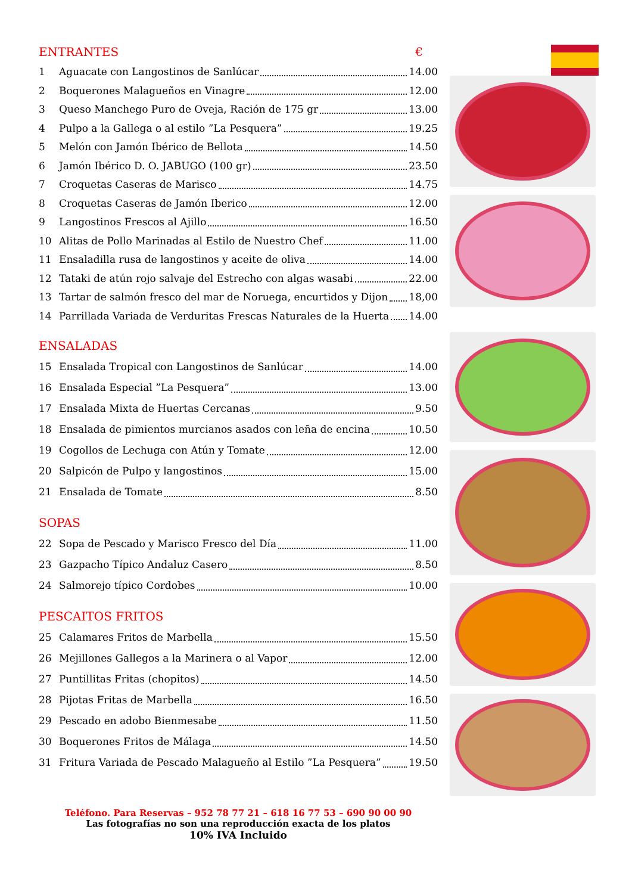ENTRANTES €
1 Aguacate con Langostinos de Sanlúcar 14.00
2 Boquerones Malagueños en Vinagre 12.00
3 Queso Manchego Puro de Oveja, Ración de 175 gr 13.00
4 Pulpo a la Gallega o al estilo ”La Pesquera” 19.25
5 Melón con Jamón Ibérico de Bellota 14.50
6 Jamón Ibérico D. O. JABUGO (100 gr) 23.50
7 Croquetas Caseras de Marisco 14.75
8 Croquetas Caseras de Jamón Iberico 12.00
9 Langostinos Frescos al Ajillo 16.50
10 Alitas de Pollo Marinadas al Estilo de Nuestro Chef 11.00
11 Ensaladilla rusa de langostinos y aceite de oliva 14.00
12 Tataki de atún rojo salvaje del Estrecho con algas wasabi 22.00
13 Tartar de salmón fresco del mar de Noruega, encurtidos y Dijon 18,00
14 Parrillada Variada de Verduritas Frescas Naturales de la Huerta 14.00
ENSALADAS
15 Ensalada Tropical con Langostinos de Sanlúcar 14.00
16 Ensalada Especial ”La Pesquera” 13.00
17 Ensalada Mixta de Huertas Cercanas 9.50
18 Ensalada de pimientos murcianos asados con leña de encina 10.50
19 Cogollos de Lechuga con Atún y Tomate 12.00
20 Salpicón de Pulpo y langostinos 15.00
21 Ensalada de Tomate 8.50
SOPAS
22 Sopa de Pescado y Marisco Fresco del Día 11.00
23 Gazpacho Típico Andaluz Casero 8.50
24 Salmorejo típico Cordobes 10.00
PESCAITOS FRITOS
25 Calamares Fritos de Marbella 15.50
26 Mejillones Gallegos a la Marinera o al Vapor 12.00
27 Puntillitas Fritas (chopitos) 14.50
28 Pijotas Fritas de Marbella 16.50
29 Pescado en adobo Bienmesabe 11.50
30 Boquerones Fritos de Málaga 14.50
31 Fritura Variada de Pescado Malagueño al Estilo ”La Pesquera” 19.50
Teléfono. Para Reservas – 952 78 77 21 – 618 16 77 53 – 690 90 00 90
Las fotografías no son una reproducción exacta de los platos
10% IVA Incluido